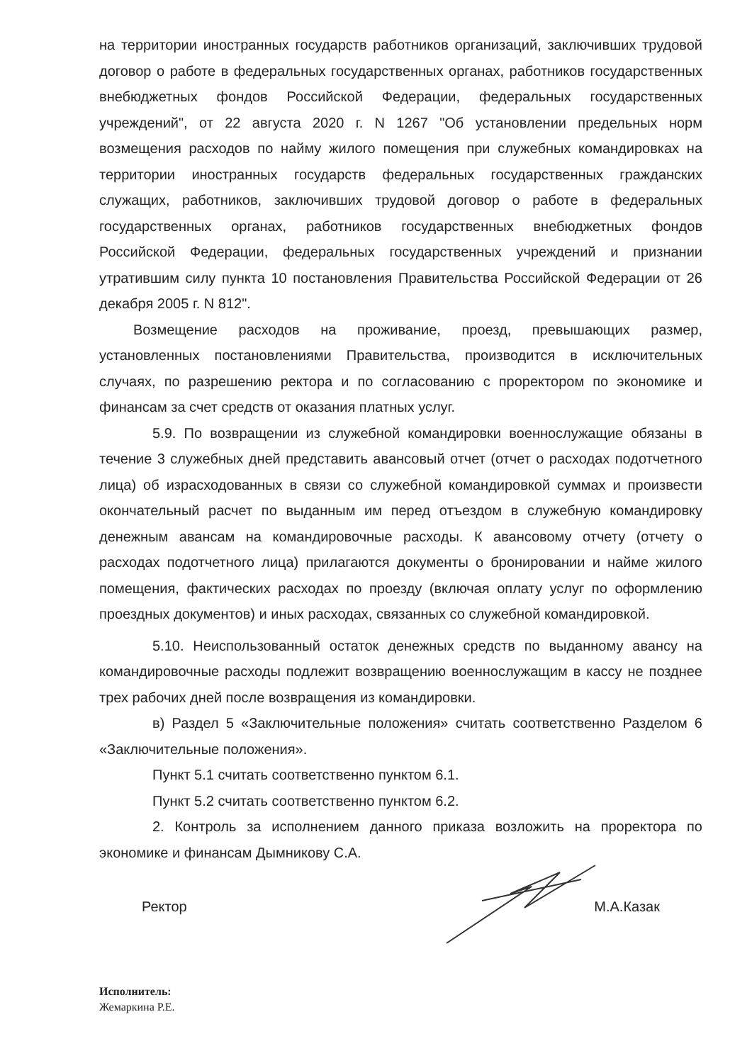на территории иностранных государств работников организаций, заключивших трудовой договор о работе в федеральных государственных органах, работников государственных внебюджетных фондов Российской Федерации, федеральных государственных учреждений", от 22 августа 2020 г. N 1267 "Об установлении предельных норм возмещения расходов по найму жилого помещения при служебных командировках на территории иностранных государств федеральных государственных гражданских служащих, работников, заключивших трудовой договор о работе в федеральных государственных органах, работников государственных внебюджетных фондов Российской Федерации, федеральных государственных учреждений и признании утратившим силу пункта 10 постановления Правительства Российской Федерации от 26 декабря 2005 г. N 812".
Возмещение расходов на проживание, проезд, превышающих размер, установленных постановлениями Правительства, производится в исключительных случаях, по разрешению ректора и по согласованию с проректором по экономике и финансам за счет средств от оказания платных услуг.
5.9. По возвращении из служебной командировки военнослужащие обязаны в течение 3 служебных дней представить авансовый отчет (отчет о расходах подотчетного лица) об израсходованных в связи со служебной командировкой суммах и произвести окончательный расчет по выданным им перед отъездом в служебную командировку денежным авансам на командировочные расходы. К авансовому отчету (отчету о расходах подотчетного лица) прилагаются документы о бронировании и найме жилого помещения, фактических расходах по проезду (включая оплату услуг по оформлению проездных документов) и иных расходах, связанных со служебной командировкой.
5.10. Неиспользованный остаток денежных средств по выданному авансу на командировочные расходы подлежит возвращению военнослужащим в кассу не позднее трех рабочих дней после возвращения из командировки.
в) Раздел 5 «Заключительные положения» считать соответственно Разделом 6 «Заключительные положения».
Пункт 5.1 считать соответственно пунктом 6.1.
Пункт 5.2 считать соответственно пунктом 6.2.
2. Контроль за исполнением данного приказа возложить на проректора по экономике и финансам Дымникову С.А.
Ректор М.А.Казак
Исполнитель:
Жемаркина Р.Е.